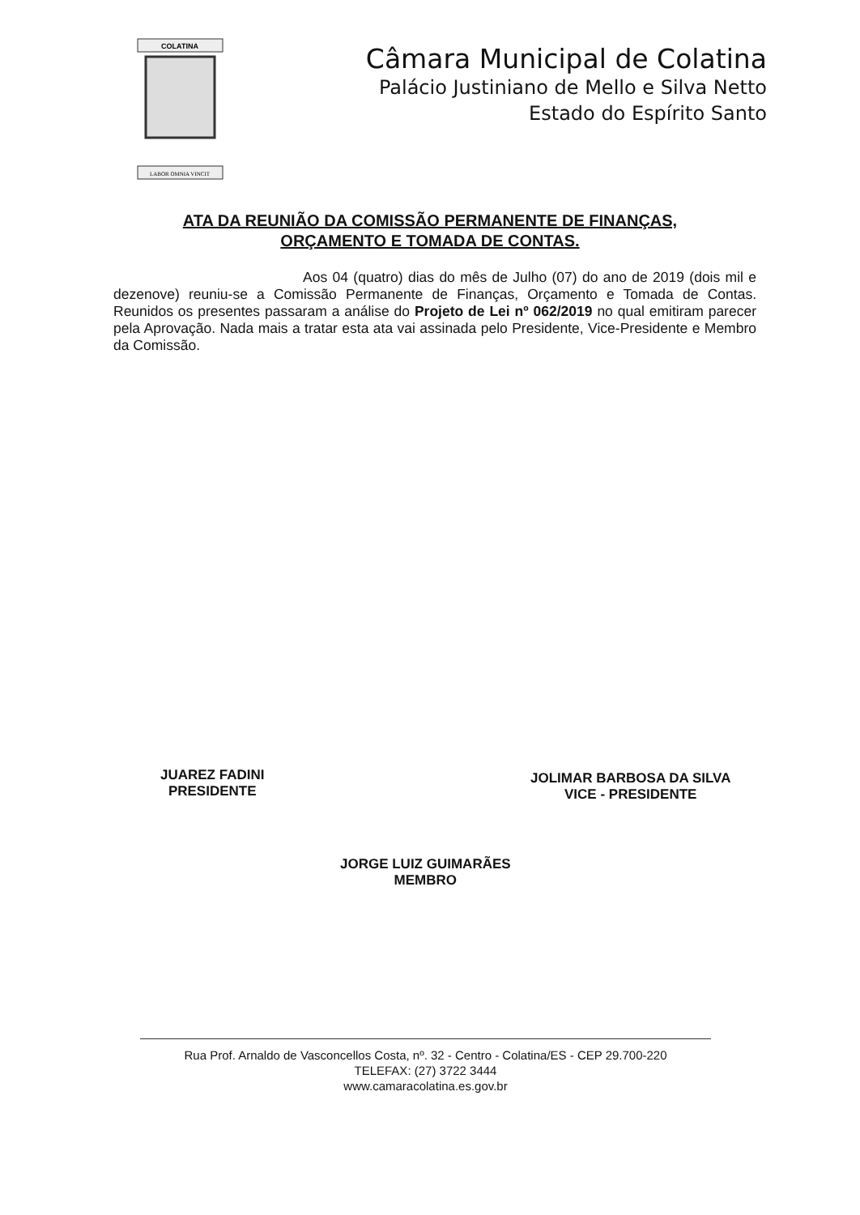COLATINA
LABOR OMNIA VINCIT
Câmara Municipal de Colatina
Palácio Justiniano de Mello e Silva Netto
Estado do Espírito Santo
ATA DA REUNIÃO DA COMISSÃO PERMANENTE DE FINANÇAS,
ORÇAMENTO E TOMADA DE CONTAS.
Aos 04 (quatro) dias do mês de Julho (07) do ano de 2019 (dois mil e dezenove) reuniu-se a Comissão Permanente de Finanças, Orçamento e Tomada de Contas. Reunidos os presentes passaram a análise do Projeto de Lei nº 062/2019 no qual emitiram parecer pela Aprovação. Nada mais a tratar esta ata vai assinada pelo Presidente, Vice-Presidente e Membro da Comissão.
JUAREZ FADINI
PRESIDENTE
JOLIMAR BARBOSA DA SILVA
VICE - PRESIDENTE
JORGE LUIZ GUIMARÃES
MEMBRO
Rua Prof. Arnaldo de Vasconcellos Costa, nº. 32 - Centro - Colatina/ES - CEP 29.700-220
TELEFAX: (27) 3722 3444
www.camaracolatina.es.gov.br